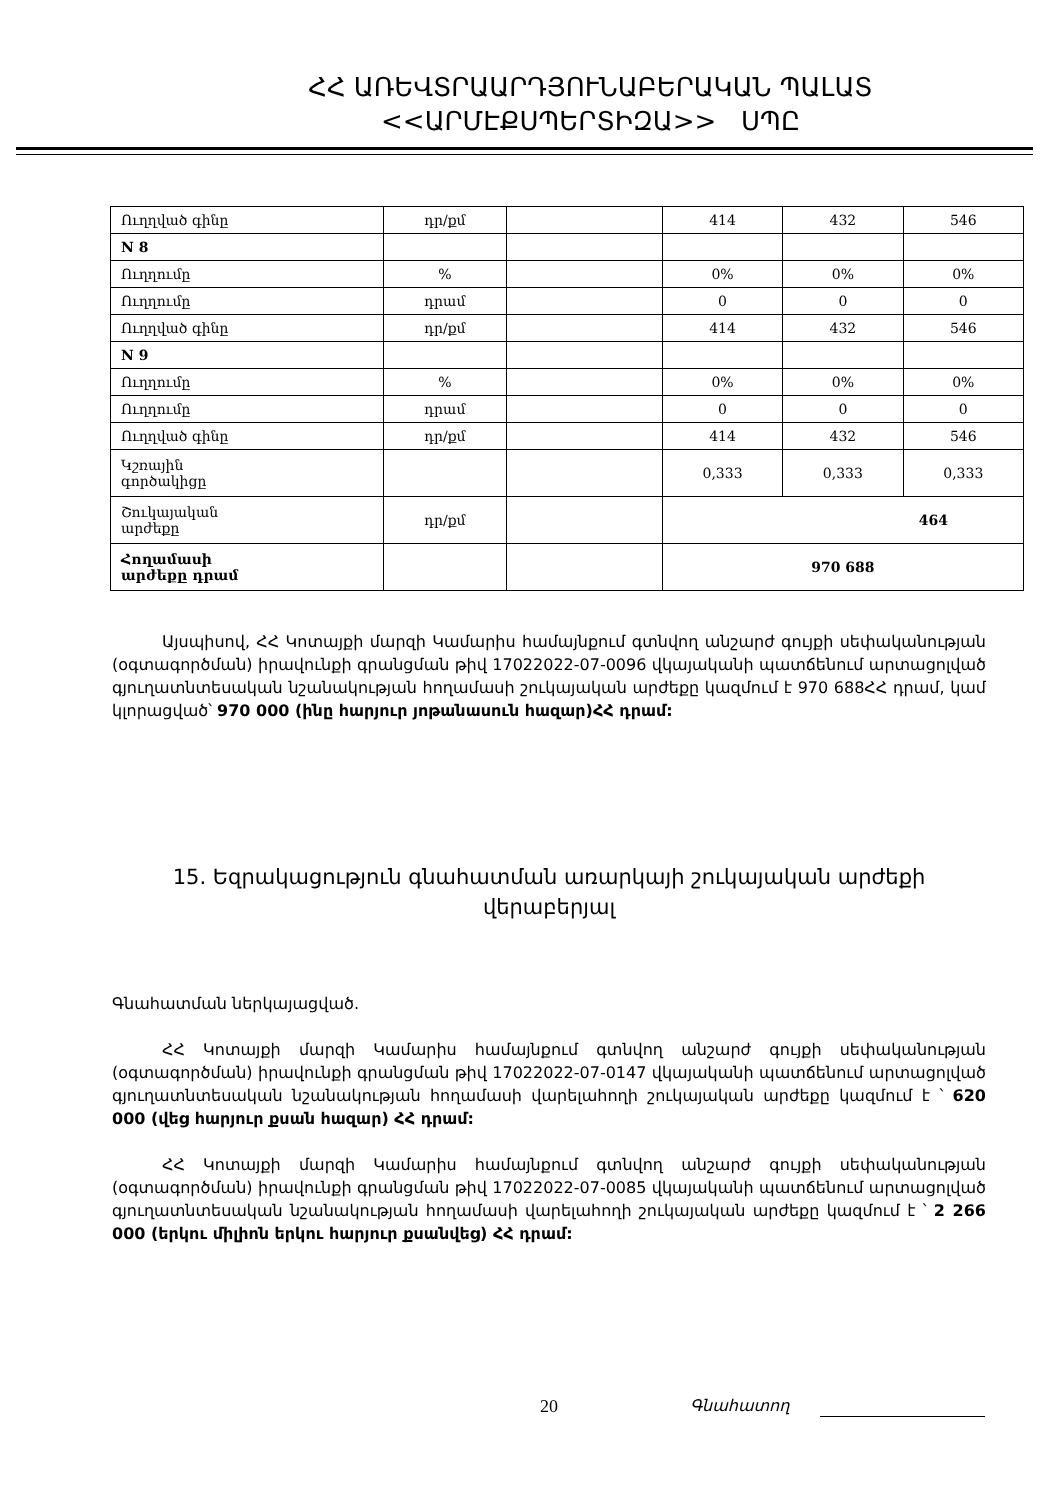ՀՀ ԱՌԵՎՏՐԱԱՐԴՅՈՒՆԱԲԵՐԱԿԱՆ ՊԱԼԱՏ
<<ԱՐՄԷՔՍՊԵՐՏԻԶԱ>> ՍՊԸ
| Ուղղված գինը | դր/քմ | | 414 | 432 | 546 |
| N 8 | | | | | |
| Ուղղումը | % | | 0% | 0% | 0% |
| Ուղղումը | դրամ | | 0 | 0 | 0 |
| Ուղղված գինը | դր/քմ | | 414 | 432 | 546 |
| N 9 | | | | | |
| Ուղղումը | % | | 0% | 0% | 0% |
| Ուղղումը | դրամ | | 0 | 0 | 0 |
| Ուղղված գինը | դր/քմ | | 414 | 432 | 546 |
| Կշռային գործակիցը | | | 0,333 | 0,333 | 0,333 |
| Շուկայական արժեքը | դր/քմ | | 464 | | |
| Հողամասի արժեքը դրամ | | | 970 688 | | |
Այսպիսով, ՀՀ Կոտայքի մարզի Կամարիս համայնքում գտնվող անշարժ գույքի սեփականության (օգտագործման) իրավունքի գրանցման թիվ 17022022-07-0096 վկայականի պատճենում արտացոլված գյուղատնտեսական նշանակության հողամասի շուկայական արժեքը կազմում է 970 688ՀՀ դրամ, կամ կլորացված՝ 970 000 (ինը հարյուր յոթանասուն հազար)ՀՀ դրամ:
15. Եզրակացություն գնահատման առարկայի շուկայական արժեքի վերաբերյալ
Գնահատման ներկայացված.
ՀՀ Կոտայքի մարզի Կամարիս համայնքում գտնվող անշարժ գույքի սեփականության (օգտագործման) իրավունքի գրանցման թիվ 17022022-07-0147 վկայականի պատճենում արտացոլված գյուղատնտեսական նշանակության հողամասի վարելահողի շուկայական արժեքը կազմում է ՝ 620 000 (վեց հարյուր քսան հազար) ՀՀ դրամ:
ՀՀ Կոտայքի մարզի Կամարիս համայնքում գտնվող անշարժ գույքի սեփականության (օգտագործման) իրավունքի գրանցման թիվ 17022022-07-0085 վկայականի պատճենում արտացոլված գյուղատնտեսական նշանակության հողամասի վարելահողի շուկայական արժեքը կազմում է ՝ 2 266 000 (երկու միլիոն երկու հարյուր քսանվեց) ՀՀ դրամ:
20 Գնահատող